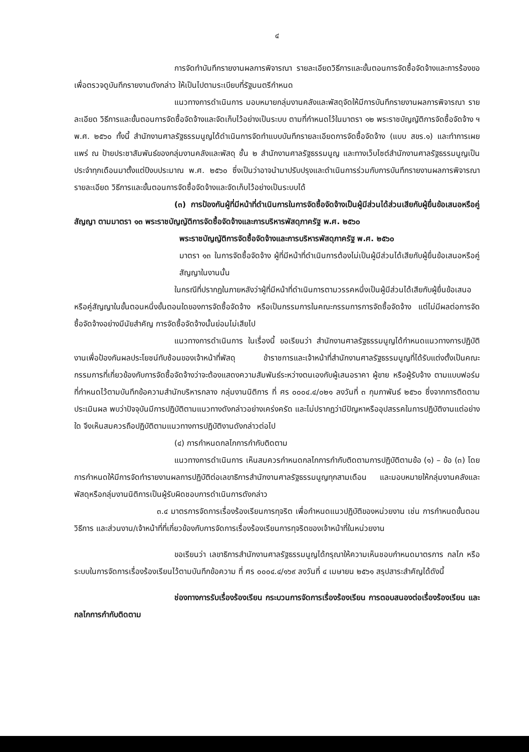๔
การจัดทำบันทึกรายงานผลการพิจารณา รายละเอียดวิธีการและขั้นตอนการจัดซื้อจัดจ้างและการร้องขอเพื่อตรวจดูบันทึกรายงานดังกล่าว ให้เป็นไปตามระเบียบที่รัฐมนตรีกำหนด
แนวทางการดำเนินการ มอบหมายกลุ่มงานคลังและพัสดุจัดให้มีการบันทึกรายงานผลการพิจารณา รายละเอียด วิธีการและขั้นตอนการจัดซื้อจัดจ้างและจัดเก็บไว้อย่างเป็นระบบ ตามที่กำหนดไว้ในมาตรา ๑๒ พระราชบัญญัติการจัดซื้อจัดจ้าง ฯ พ.ศ. ๒๕๖๐ ทั้งนี้ สำนักงานศาลรัฐธรรมนูญได้ดำเนินการจัดทำแบบบันทึกรายละเอียดการจัดซื้อจัดจ้าง (แบบ สขร.๑) และทำการเผยแพร่ ณ ป้ายประชาสัมพันธ์ของกลุ่มงานคลังและพัสดุ ชั้น ๒ สำนักงานศาลรัฐธรรมนูญ และทางเว็บไซต์สำนักงานศาลรัฐธรรมนูญเป็นประจำทุกเดือนมาตั้งแต่ปีงบประมาณ พ.ศ. ๒๕๖๐ ซึ่งเป็นว่าอาจนำมาปรับปรุงและดำเนินการร่วมกับการบันทึกรายงานผลการพิจารณา รายละเอียด วิธีการและขั้นตอนการจัดซื้อจัดจ้างและจัดเก็บไว้อย่างเป็นระบบได้
(๓) การป้องกันผู้ที่มีหน้าที่ดำเนินการในการจัดซื้อจัดจ้างเป็นผู้มีส่วนได้ส่วนเสียกับผู้ยื่นข้อเสนอหรือคู่สัญญา ตามมาตรา ๑๓ พระราชบัญญัติการจัดซื้อจัดจ้างและการบริหารพัสดุภาครัฐ พ.ศ. ๒๕๖๐
พระราชบัญญัติการจัดซื้อจัดจ้างและการบริหารพัสดุภาครัฐ พ.ศ. ๒๕๖๐
มาตรา ๑๓ ในการจัดซื้อจัดจ้าง ผู้ที่มีหน้าที่ดำเนินการต้องไม่เป็นผู้มีส่วนได้เสียกับผู้ยื่นข้อเสนอหรือคู่สัญญาในงานนั้น
ในกรณีที่ปรากฏในภายหลังว่าผู้ที่มีหน้าที่ดำเนินการตามวรรคหนึ่งเป็นผู้มีส่วนได้เสียกับผู้ยื่นข้อเสนอหรือคู่สัญญาในขั้นตอนหนึ่งขั้นตอนใดของการจัดซื้อจัดจ้าง หรือเป็นกรรมการในคณะกรรมการการจัดซื้อจัดจ้าง แต่ไม่มีผลต่อการจัดซื้อจัดจ้างอย่างมีนัยสำคัญ การจัดซื้อจัดจ้างนั้นย่อมไม่เสียไป
แนวทางการดำเนินการ ในเรื่องนี้ ขอเรียนว่า สำนักงานศาลรัฐธรรมนูญได้กำหนดแนวทางการปฏิบัติงานเพื่อป้องกันผลประโยชน์ทับซ้อนของเจ้าหน้าที่พัสดุ ข้าราชการและเจ้าหน้าที่สำนักงานศาลรัฐธรรมนูญที่ได้รับแต่งตั้งเป็นคณะกรรมการที่เกี่ยวข้องกับการจัดซื้อจัดจ้างว่าจะต้องแสดงความสัมพันธ์ระหว่างตนเองกับผู้เสนอราคา ผู้ขาย หรือผู้รับจ้าง ตามแบบฟอร์มที่กำหนดไว้ตามบันทึกข้อความสำนักบริหารกลาง กลุ่มงานนิติการ ที่ ศร ๐๐๐๔.๔/๐๒๑ ลงวันที่ ๓ กุมภาพันธ์ ๒๕๖๐ ซึ่งจากการติดตามประเมินผล พบว่าปัจจุบันมีการปฏิบัติตามแนวทางดังกล่าวอย่างเคร่งครัด และไม่ปรากฏว่ามีปัญหาหรืออุปสรรคในการปฏิบัติงานแต่อย่างใด จึงเห็นสมควรถือปฏิบัติตามแนวทางการปฏิบัติงานดังกล่าวต่อไป
(๔) การกำหนดกลไกการกำกับติดตาม
แนวทางการดำเนินการ เห็นสมควรกำหนดกลไกการกำกับติดตามการปฏิบัติตามข้อ (๑) – ข้อ (๓) โดยการกำหนดให้มีการจัดทำรายงานผลการปฏิบัติต่อเลขาธิการสำนักงานศาลรัฐธรรมนูญทุกสามเดือน และมอบหมายให้กลุ่มงานคลังและพัสดุหรือกลุ่มงานนิติการเป็นผู้รับผิดชอบการดำเนินการดังกล่าว
๓.๔ มาตรการจัดการเรื่องร้องเรียนการทุจริต เพื่อกำหนดแนวปฏิบัติของหน่วยงาน เช่น การกำหนดขั้นตอน วิธีการ และส่วนงาน/เจ้าหน้าที่ที่เกี่ยวข้องกับการจัดการเรื่องร้องเรียนการทุจริตของเจ้าหน้าที่ในหน่วยงาน
ขอเรียนว่า เลขาธิการสำนักงานศาลรัฐธรรมนูญได้กรุณาให้ความเห็นชอบกำหนดมาตรการ กลไก หรือระบบในการจัดการเรื่องร้องเรียนไว้ตามบันทึกข้อความ ที่ ศร ๐๐๐๔.๔/๑๖๙ ลงวันที่ ๔ เมษายน ๒๕๖๑ สรุปสาระสำคัญได้ดังนี้
ช่องทางการรับเรื่องร้องเรียน กระบวนการจัดการเรื่องร้องเรียน การตอบสนองต่อเรื่องร้องเรียน และกลไกการกำกับติดตาม